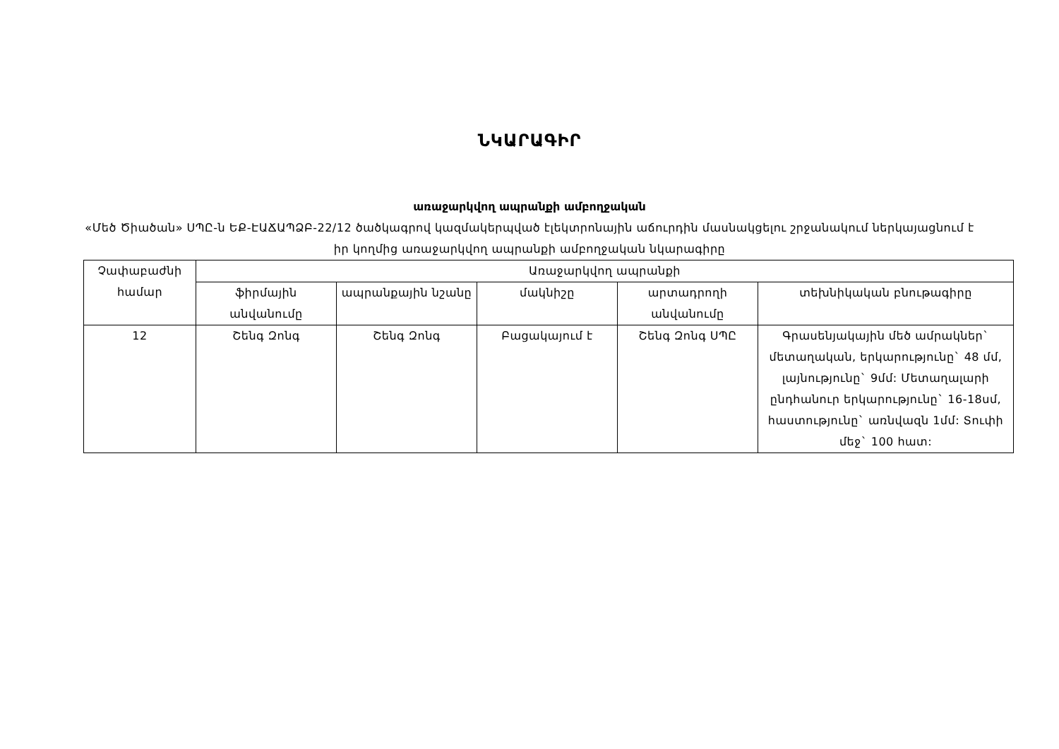ՆԿԱՐԱԳԻՐ
առաջարկվող ապրանքի ամբողջական
«Մեծ Ծիածան» ՍՊԸ-ն ԵՔ-ԷԱՃԱՊՁԲ-22/12 ծածկագրով կազմակերպված էլեկտրոնային աճուրդին մասնակցելու շրջանակում ներկայացնում է իր կողմից առաջարկվող ապրանքի ամբողջական նկարագիրը
| Չափաբաժնի համար | Առաջարկվող ապրանքի | | | | |
| --- | --- | --- | --- | --- | --- |
| | ֆիրմային անվանումը | ապրանքային նշանը | մակնիշը | արտադրողի անվանումը | տեխնիկական բնութագիրը |
| 12 | Շենգ Զոնգ | Շենգ Զոնգ | Բացակայում է | Շենգ Զոնգ ՍՊԸ | Գրասենյակային մեծ ամրակներ` մետաղական, երկարությունը` 48 մմ, լայնությունը` 9մմ: Մետաղալարի ընդհանուր երկարությունը` 16-18սմ, հաստությունը` առնվազն 1մմ: Տուփի մեջ` 100 հատ: |